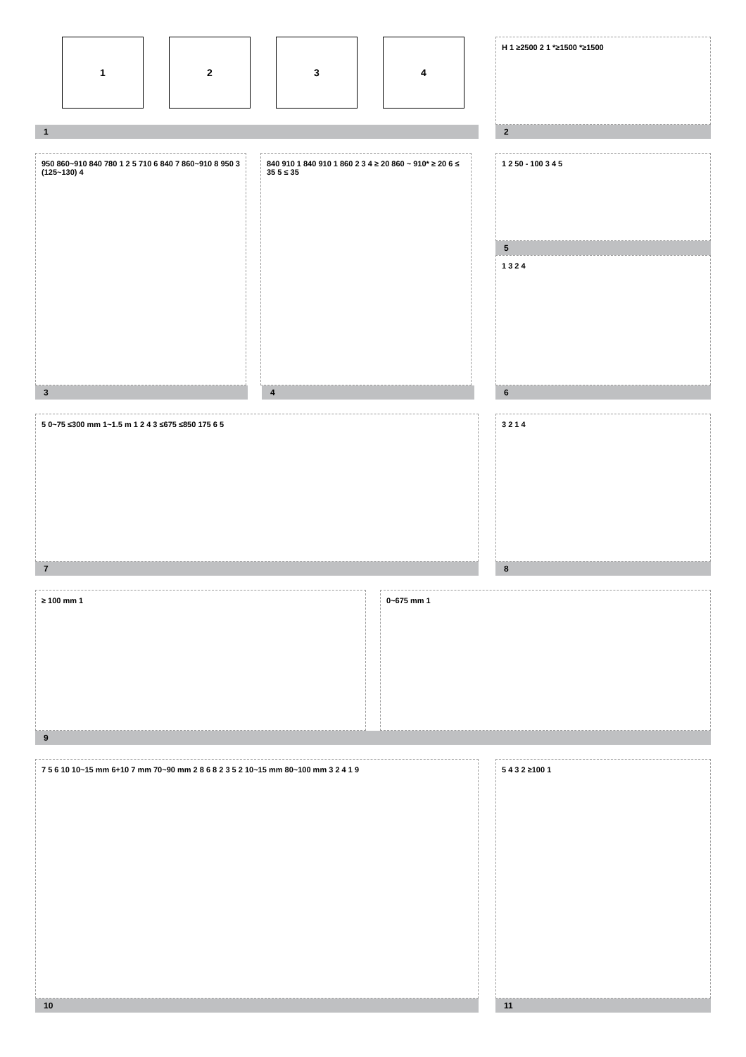1 2 3 4
1
H 1 ≥2500 2 1 *≥1500 *≥1500
2
950 860~910 840 780 1 2 5 710 6 840 7 860~910 8 950 3 (125~130) 4
840 910 1 840 910 1 860 2 3 4 ≥ 20 860 ~ 910* ≥ 20 6 ≤ 35 5 ≤ 35
3 4
1 2 50 - 100 3 4 5
5
1 3 2 4
6
5 0~75 ≤300 mm 1~1.5 m 1 2 4 3 ≤675 ≤850 175 6 5
7
3 2 1 4
8
≥ 100 mm 1 0~675 mm 1
9
7 5 6 10 10~15 mm 6+10 7 mm 70~90 mm 2 8 6 8 2 3 5 2 10~15 mm 80~100 mm 3 2 4 1 9
10
5 4 3 2 ≥100 1
11